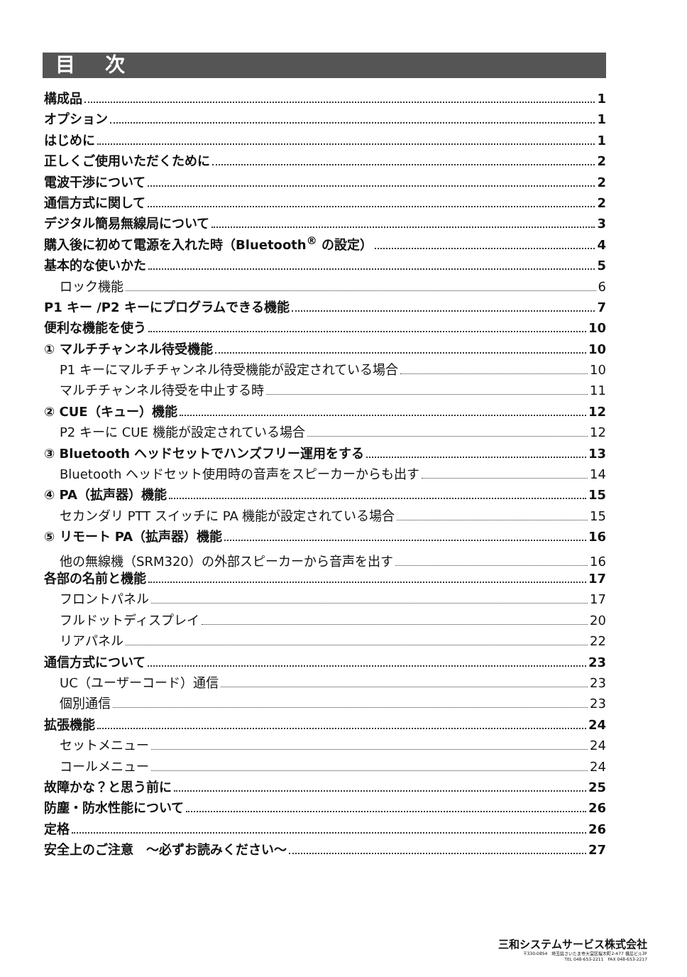目 次
構成品 1
オプション 1
はじめに 1
正しくご使用いただくために 2
電波干渉について 2
通信方式に関して 2
デジタル簡易無線局について 3
購入後に初めて電源を入れた時（Bluetooth<sup>®</sup> の設定） 4
基本的な使いかた 5
ロック機能 6
P1 キー /P2 キーにプログラムできる機能 7
便利な機能を使う 10
① マルチチャンネル待受機能 10
P1 キーにマルチチャンネル待受機能が設定されている場合 10
マルチチャンネル待受を中止する時 11
② CUE（キュー）機能 12
P2 キーに CUE 機能が設定されている場合 12
③ Bluetooth ヘッドセットでハンズフリー運用をする 13
Bluetooth ヘッドセット使用時の音声をスピーカーからも出す 14
④ PA（拡声器）機能 15
セカンダリ PTT スイッチに PA 機能が設定されている場合 15
⑤ リモート PA（拡声器）機能 16
他の無線機（SRM320）の外部スピーカーから音声を出す 16
各部の名前と機能 17
フロントパネル 17
フルドットディスプレイ 20
リアパネル 22
通信方式について 23
UC（ユーザーコード）通信 23
個別通信 23
拡張機能 24
セットメニュー 24
コールメニュー 24
故障かな？と思う前に 25
防塵・防水性能について 26
定格 26
安全上のご注意　～必ずお読みください～ 27
三和システムサービス株式会社
〒330-0854　埼玉県さいたま市大宮区桜木町2-477 福島ビル3F
TEL 048-653-2211　FAX 048-653-2217